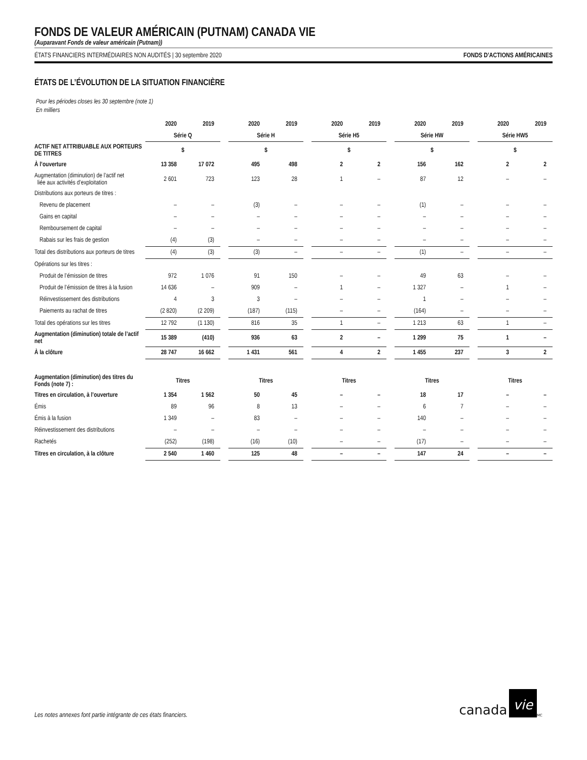FONDS DE VALEUR AMÉRICAIN (PUTNAM) CANADA VIE
(Auparavant Fonds de valeur américain (Putnam))
ÉTATS FINANCIERS INTERMÉDIAIRES NON AUDITÉS | 30 septembre 2020 FONDS D’ACTIONS AMÉRICAINES
ÉTATS DE L’ÉVOLUTION DE LA SITUATION FINANCIÈRE
Pour les périodes closes les 30 septembre (note 1)
En milliers
| | 2020 | 2019 | | 2020 | 2019 | | 2020 | 2019 | | 2020 | 2019 | | 2020 | 2019 |
| --- | --- | --- | --- | --- | --- | --- | --- | --- | --- | --- | --- | --- | --- | --- |
| | Série Q | | | Série H | | | Série H5 | | | Série HW | | | Série HW5 | |
| ACTIF NET ATTRIBUABLE AUX PORTEURS DE TITRES | $ | | | $ | | | $ | | | $ | | | $ | |
| À l’ouverture | 13 358 | 17 072 | | 495 | 498 | | 2 | 2 | | 156 | 162 | | 2 | 2 |
| Augmentation (diminution) de l’actif net liée aux activités d’exploitation | 2 601 | 723 | | 123 | 28 | | 1 | – | | 87 | 12 | | – | – |
| Distributions aux porteurs de titres : | | | | | | | | | | | | | | |
| Revenu de placement | – | – | | (3) | – | | – | – | | (1) | – | | – | – |
| Gains en capital | – | – | | – | – | | – | – | | – | – | | – | – |
| Remboursement de capital | – | – | | – | – | | – | – | | – | – | | – | – |
| Rabais sur les frais de gestion | (4) | (3) | | – | – | | – | – | | – | – | | – | – |
| Total des distributions aux porteurs de titres | (4) | (3) | | (3) | – | | – | – | | (1) | – | | – | – |
| Opérations sur les titres : | | | | | | | | | | | | | | |
| Produit de l’émission de titres | 972 | 1 076 | | 91 | 150 | | – | – | | 49 | 63 | | – | – |
| Produit de l’émission de titres à la fusion | 14 636 | – | | 909 | – | | 1 | – | | 1 327 | – | | 1 | – |
| Réinvestissement des distributions | 4 | 3 | | 3 | – | | – | – | | 1 | – | | – | – |
| Paiements au rachat de titres | (2 820) | (2 209) | | (187) | (115) | | – | – | | (164) | – | | – | – |
| Total des opérations sur les titres | 12 792 | (1 130) | | 816 | 35 | | 1 | – | | 1 213 | 63 | | 1 | – |
| Augmentation (diminution) totale de l’actif net | 15 389 | (410) | | 936 | 63 | | 2 | – | | 1 299 | 75 | | 1 | – |
| À la clôture | 28 747 | 16 662 | | 1 431 | 561 | | 4 | 2 | | 1 455 | 237 | | 3 | 2 |
| Augmentation (diminution) des titres du Fonds (note 7) : | Titres | | | Titres | | | Titres | | | Titres | | | Titres | |
| Titres en circulation, à l’ouverture | 1 354 | 1 562 | | 50 | 45 | | – | – | | 18 | 17 | | – | – |
| Émis | 89 | 96 | | 8 | 13 | | – | – | | 6 | 7 | | – | – |
| Émis à la fusion | 1 349 | – | | 83 | – | | – | – | | 140 | – | | – | – |
| Réinvestissement des distributions | – | – | | – | – | | – | – | | – | – | | – | – |
| Rachetés | (252) | (198) | | (16) | (10) | | – | – | | (17) | – | | – | – |
| Titres en circulation, à la clôture | 2 540 | 1 460 | | 125 | 48 | | – | – | | 147 | 24 | | – | – |
Les notes annexes font partie intégrante de ces états financiers.
canada vie<sup>MC</sup>